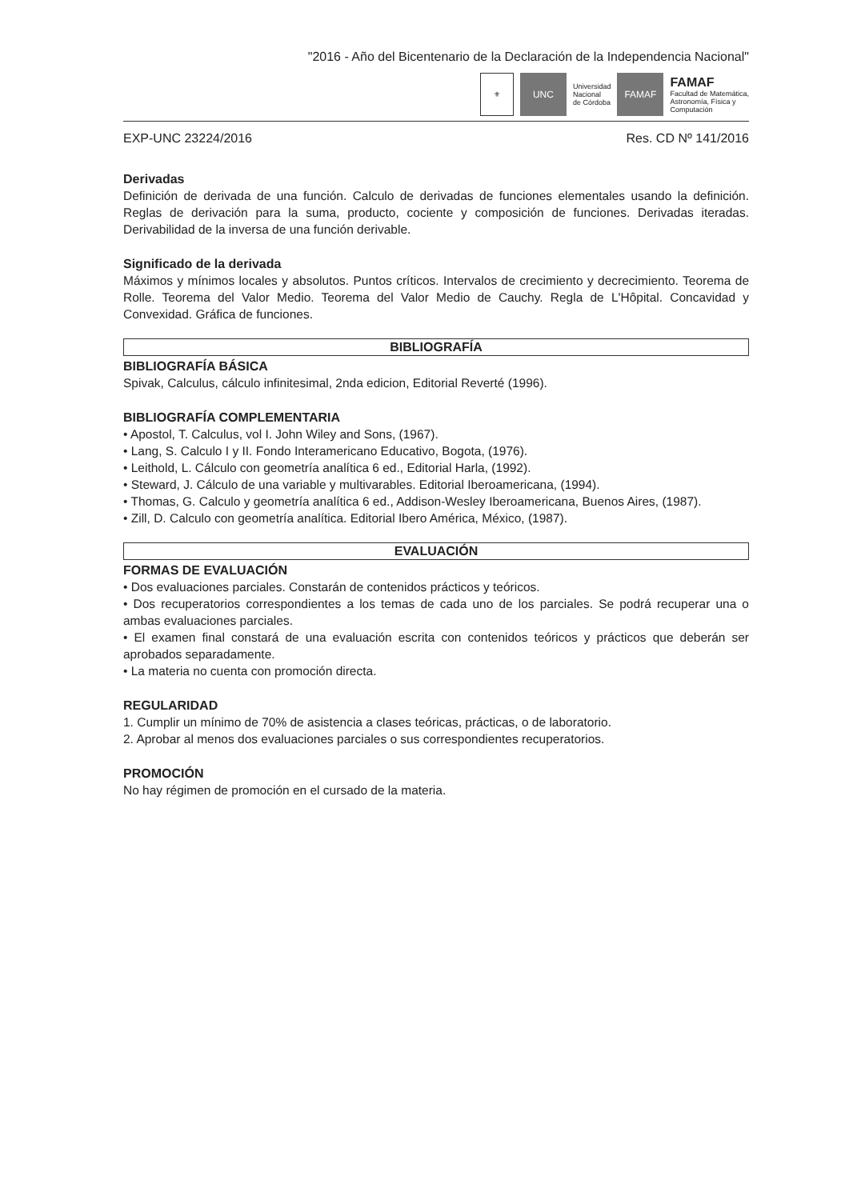"2016 - Año del Bicentenario de la Declaración de la Independencia Nacional"
⚜
UNC
Universidad
Nacional
de Córdoba
FAMAF
FAMAF
Facultad de Matemática,
Astronomía, Física y
Computación
EXP-UNC 23224/2016 Res. CD Nº 141/2016
Derivadas
Definición de derivada de una función. Calculo de derivadas de funciones elementales usando la definición. Reglas de derivación para la suma, producto, cociente y composición de funciones. Derivadas iteradas. Derivabilidad de la inversa de una función derivable.
Significado de la derivada
Máximos y mínimos locales y absolutos. Puntos críticos. Intervalos de crecimiento y decrecimiento. Teorema de Rolle. Teorema del Valor Medio. Teorema del Valor Medio de Cauchy. Regla de L'Hôpital. Concavidad y Convexidad. Gráfica de funciones.
BIBLIOGRAFÍA
BIBLIOGRAFÍA BÁSICA
Spivak, Calculus, cálculo infinitesimal, 2nda edicion, Editorial Reverté (1996).
BIBLIOGRAFÍA COMPLEMENTARIA
• Apostol, T. Calculus, vol I. John Wiley and Sons, (1967).
• Lang, S. Calculo I y II. Fondo Interamericano Educativo, Bogota, (1976).
• Leithold, L. Cálculo con geometría analítica 6 ed., Editorial Harla, (1992).
• Steward, J. Cálculo de una variable y multivarables. Editorial Iberoamericana, (1994).
• Thomas, G. Calculo y geometría analítica 6 ed., Addison-Wesley Iberoamericana, Buenos Aires, (1987).
• Zill, D. Calculo con geometría analítica. Editorial Ibero América, México, (1987).
EVALUACIÓN
FORMAS DE EVALUACIÓN
• Dos evaluaciones parciales. Constarán de contenidos prácticos y teóricos.
• Dos recuperatorios correspondientes a los temas de cada uno de los parciales. Se podrá recuperar una o ambas evaluaciones parciales.
• El examen final constará de una evaluación escrita con contenidos teóricos y prácticos que deberán ser aprobados separadamente.
• La materia no cuenta con promoción directa.
REGULARIDAD
1. Cumplir un mínimo de 70% de asistencia a clases teóricas, prácticas, o de laboratorio.
2. Aprobar al menos dos evaluaciones parciales o sus correspondientes recuperatorios.
PROMOCIÓN
No hay régimen de promoción en el cursado de la materia.